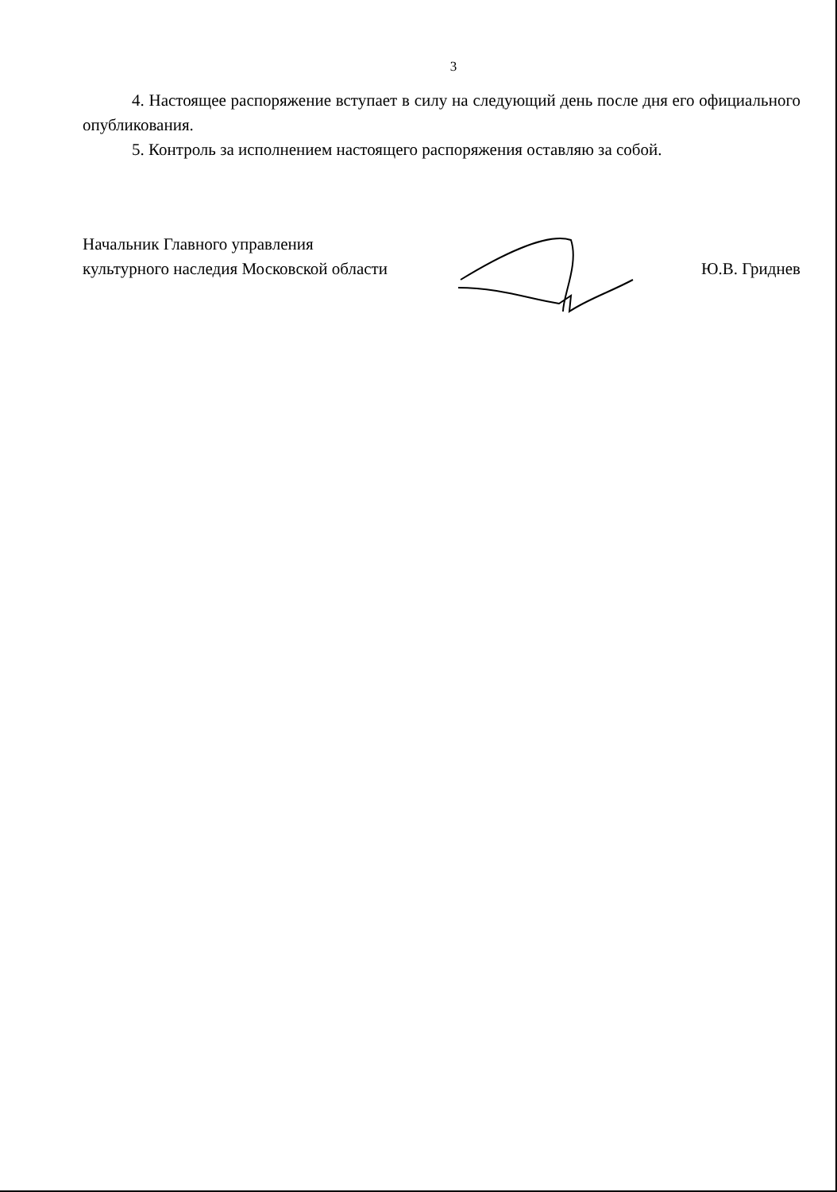3
4. Настоящее распоряжение вступает в силу на следующий день после дня его официального опубликования.
5. Контроль за исполнением настоящего распоряжения оставляю за собой.
Начальник Главного управления
культурного наследия Московской области
Ю.В. Гриднев